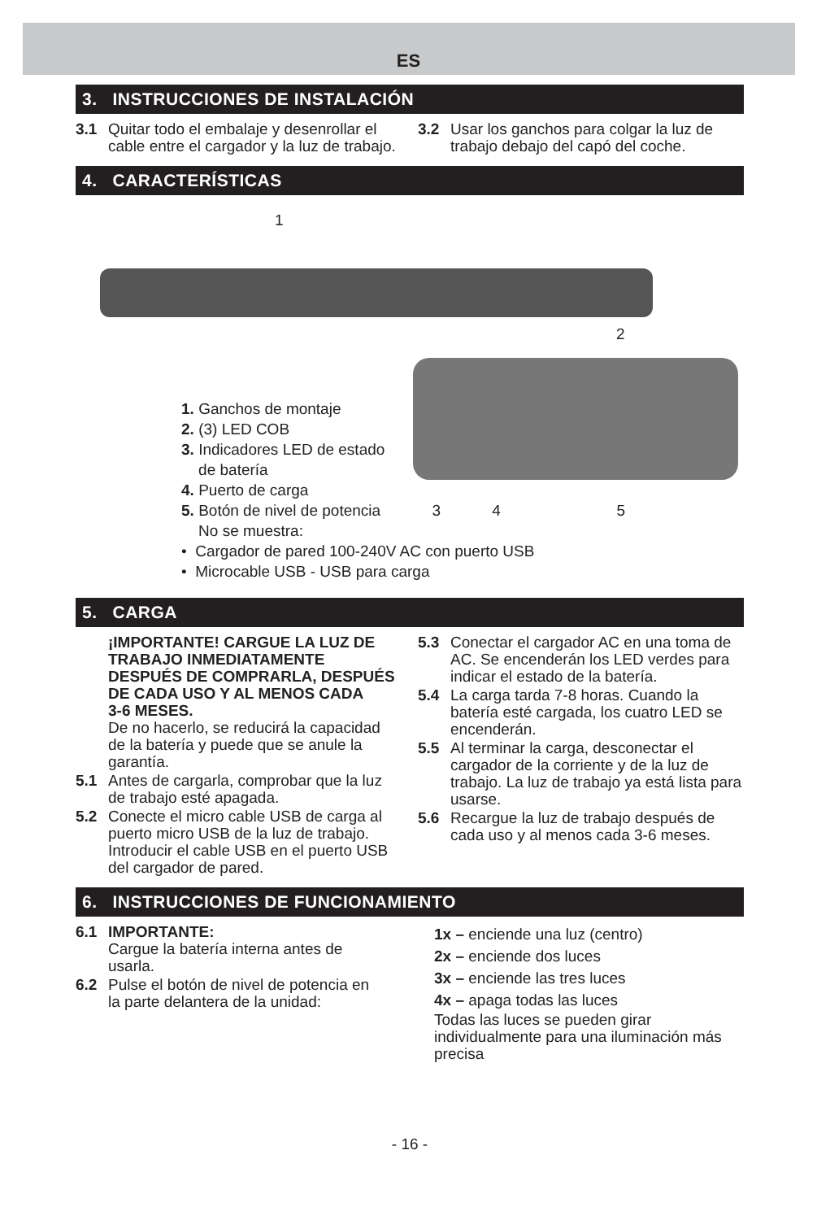ES
3. INSTRUCCIONES DE INSTALACIÓN
3.1 Quitar todo el embalaje y desenrollar el cable entre el cargador y la luz de trabajo.
3.2 Usar los ganchos para colgar la luz de trabajo debajo del capó del coche.
4. CARACTERÍSTICAS
1
2
1. Ganchos de montaje
2. (3) LED COB
3. Indicadores LED de estado
de batería
4. Puerto de carga
5. Botón de nivel de potencia 3 4 5
No se muestra:
• Cargador de pared 100-240V AC con puerto USB
• Microcable USB - USB para carga
5. CARGA
¡IMPORTANTE! CARGUE LA LUZ DE TRABAJO INMEDIATAMENTE DESPUÉS DE COMPRARLA, DESPUÉS DE CADA USO Y AL MENOS CADA
3-6 MESES.
De no hacerlo, se reducirá la capacidad de la batería y puede que se anule la garantía.
5.1 Antes de cargarla, comprobar que la luz de trabajo esté apagada.
5.2 Conecte el micro cable USB de carga al puerto micro USB de la luz de trabajo. Introducir el cable USB en el puerto USB del cargador de pared.
5.3 Conectar el cargador AC en una toma de AC. Se encenderán los LED verdes para indicar el estado de la batería.
5.4 La carga tarda 7-8 horas. Cuando la batería esté cargada, los cuatro LED se encenderán.
5.5 Al terminar la carga, desconectar el cargador de la corriente y de la luz de trabajo. La luz de trabajo ya está lista para usarse.
5.6 Recargue la luz de trabajo después de cada uso y al menos cada 3-6 meses.
6. INSTRUCCIONES DE FUNCIONAMIENTO
6.1 IMPORTANTE:
Cargue la batería interna antes de usarla.
6.2 Pulse el botón de nivel de potencia en la parte delantera de la unidad:
1x – enciende una luz (centro)
2x – enciende dos luces
3x – enciende las tres luces
4x – apaga todas las luces
Todas las luces se pueden girar individualmente para una iluminación más precisa
- 16 -